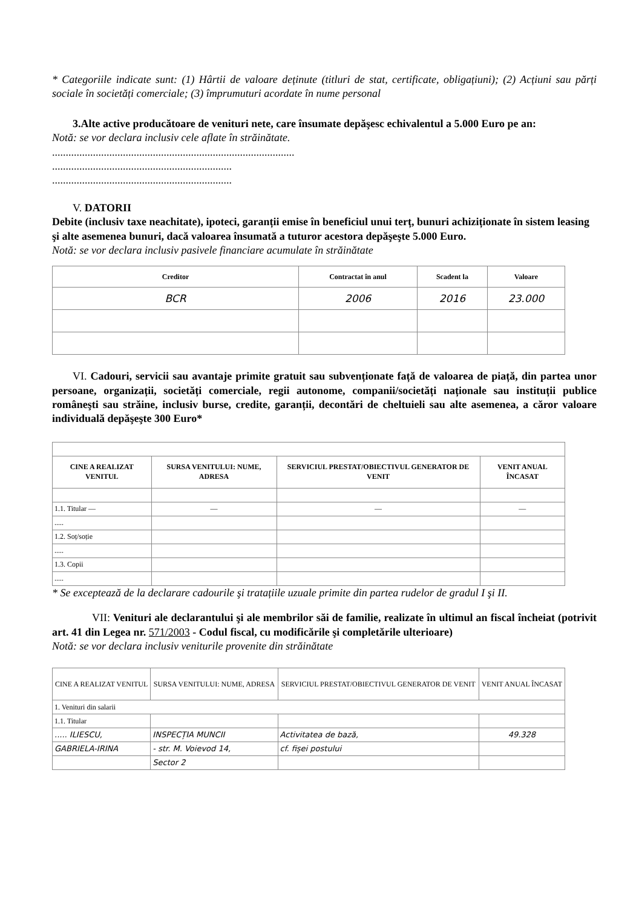* Categoriile indicate sunt: (1) Hârtii de valoare deținute (titluri de stat, certificate, obligațiuni); (2) Acțiuni sau părți sociale în societăți comerciale; (3) împrumuturi acordate în nume personal
3.Alte active producătoare de venituri nete, care însumate depăşesc echivalentul a 5.000 Euro pe an:
Notă: se vor declara inclusiv cele aflate în străinătate.
.........................................................................................
..................................................................
..................................................................
V. DATORII
Debite (inclusiv taxe neachitate), ipoteci, garanții emise în beneficiul unui terț, bunuri achiziționate în sistem leasing şi alte asemenea bunuri, dacă valoarea însumată a tuturor acestora depăşeşte 5.000 Euro.
Notă: se vor declara inclusiv pasivele financiare acumulate în străinătate
| Creditor | Contractat în anul | Scadent la | Valoare |
| --- | --- | --- | --- |
| BCR | 2006 | 2016 | 23.000 |
VI. Cadouri, servicii sau avantaje primite gratuit sau subvenționate față de valoarea de piață, din partea unor persoane, organizații, societăți comerciale, regii autonome, companii/societăți naționale sau instituții publice româneşti sau străine, inclusiv burse, credite, garanții, decontări de cheltuieli sau alte asemenea, a căror valoare individuală depăşeşte 300 Euro*
| CINE A REALIZAT VENITUL | SURSA VENITULUI: NUME, ADRESA | SERVICIUL PRESTAT/OBIECTIVUL GENERATOR DE VENIT | VENIT ANUAL ÎNCASAT |
| --- | --- | --- | --- |
| 1.1. Titular — | — | — | — |
| ..... | | | |
| 1.2. Soț/soție | | | |
| ..... | | | |
| 1.3. Copii | | | |
| ..... | | | |
* Se exceptează de la declarare cadourile şi tratațiile uzuale primite din partea rudelor de gradul I şi II.
VII: Venituri ale declarantului şi ale membrilor săi de familie, realizate în ultimul an fiscal încheiat (potrivit art. 41 din Legea nr. 571/2003 - Codul fiscal, cu modificările şi completările ulterioare)
Notă: se vor declara inclusiv veniturile provenite din străinătate
| CINE A REALIZAT VENITUL | SURSA VENITULUI: NUME, ADRESA | SERVICIUL PRESTAT/OBIECTIVUL GENERATOR DE VENIT | VENIT ANUAL ÎNCASAT |
| 1. Venituri din salarii | | | |
| 1.1. Titular | | | |
| ..... ILIESCU, | INSPECȚIA MUNCII | Activitatea de bază, | 49.328 |
| GABRIELA-IRINA | - str. M. Voievod 14, | cf. fișei postului | |
| | Sector 2 | | |